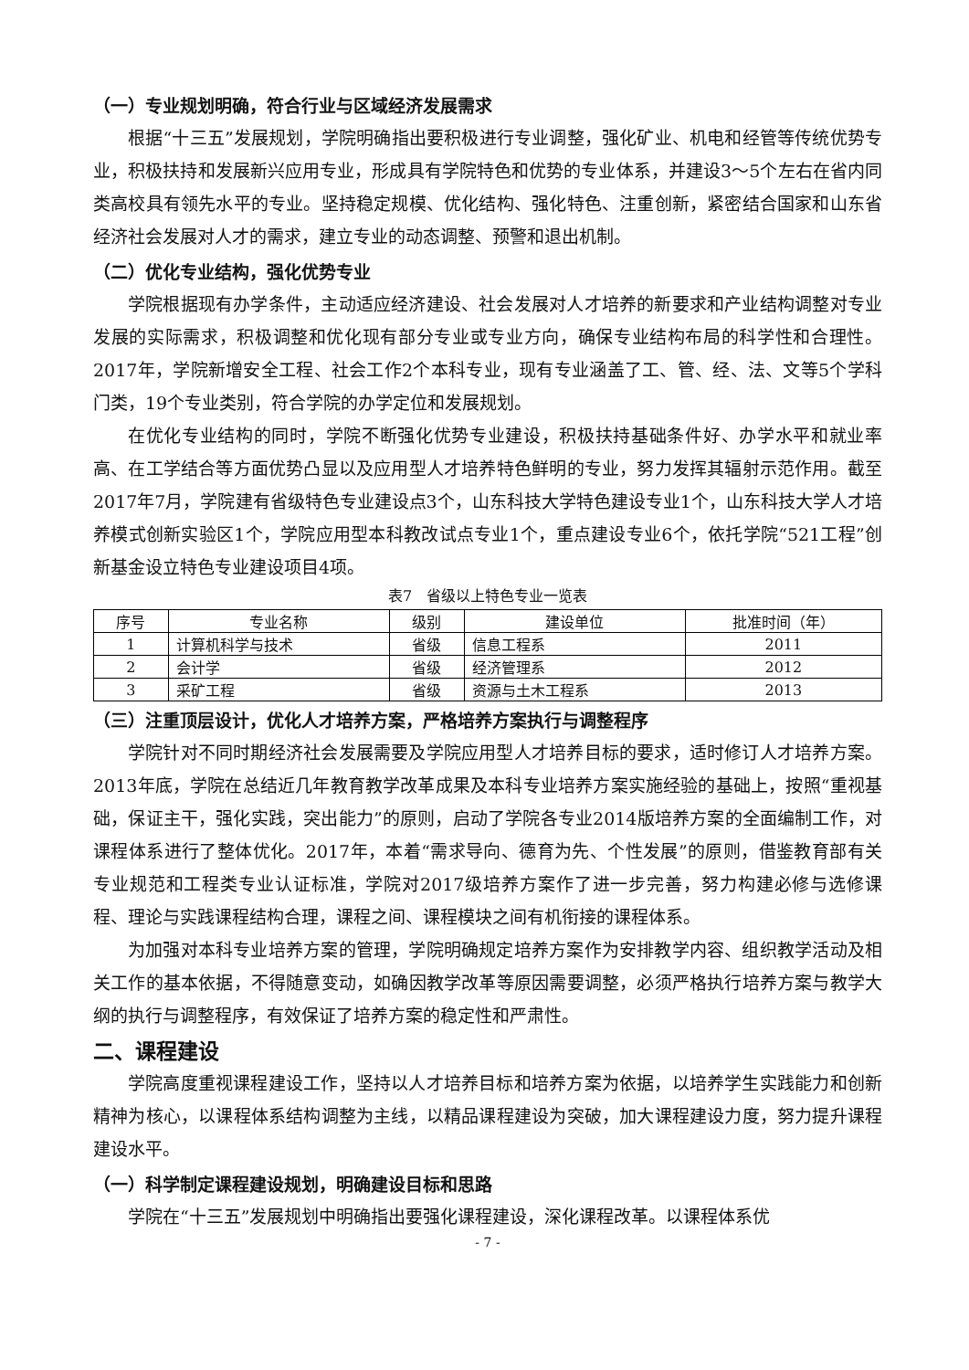（一）专业规划明确，符合行业与区域经济发展需求
根据“十三五”发展规划，学院明确指出要积极进行专业调整，强化矿业、机电和经管等传统优势专业，积极扶持和发展新兴应用专业，形成具有学院特色和优势的专业体系，并建设3～5个左右在省内同类高校具有领先水平的专业。坚持稳定规模、优化结构、强化特色、注重创新，紧密结合国家和山东省经济社会发展对人才的需求，建立专业的动态调整、预警和退出机制。
（二）优化专业结构，强化优势专业
学院根据现有办学条件，主动适应经济建设、社会发展对人才培养的新要求和产业结构调整对专业发展的实际需求，积极调整和优化现有部分专业或专业方向，确保专业结构布局的科学性和合理性。2017年，学院新增安全工程、社会工作2个本科专业，现有专业涵盖了工、管、经、法、文等5个学科门类，19个专业类别，符合学院的办学定位和发展规划。
在优化专业结构的同时，学院不断强化优势专业建设，积极扶持基础条件好、办学水平和就业率高、在工学结合等方面优势凸显以及应用型人才培养特色鲜明的专业，努力发挥其辐射示范作用。截至2017年7月，学院建有省级特色专业建设点3个，山东科技大学特色建设专业1个，山东科技大学人才培养模式创新实验区1个，学院应用型本科教改试点专业1个，重点建设专业6个，依托学院“521工程”创新基金设立特色专业建设项目4项。
表7　省级以上特色专业一览表
| 序号 | 专业名称 | 级别 | 建设单位 | 批准时间（年） |
| --- | --- | --- | --- | --- |
| 1 | 计算机科学与技术 | 省级 | 信息工程系 | 2011 |
| 2 | 会计学 | 省级 | 经济管理系 | 2012 |
| 3 | 采矿工程 | 省级 | 资源与土木工程系 | 2013 |
（三）注重顶层设计，优化人才培养方案，严格培养方案执行与调整程序
学院针对不同时期经济社会发展需要及学院应用型人才培养目标的要求，适时修订人才培养方案。2013年底，学院在总结近几年教育教学改革成果及本科专业培养方案实施经验的基础上，按照“重视基础，保证主干，强化实践，突出能力”的原则，启动了学院各专业2014版培养方案的全面编制工作，对课程体系进行了整体优化。2017年，本着“需求导向、德育为先、个性发展”的原则，借鉴教育部有关专业规范和工程类专业认证标准，学院对2017级培养方案作了进一步完善，努力构建必修与选修课程、理论与实践课程结构合理，课程之间、课程模块之间有机衔接的课程体系。
为加强对本科专业培养方案的管理，学院明确规定培养方案作为安排教学内容、组织教学活动及相关工作的基本依据，不得随意变动，如确因教学改革等原因需要调整，必须严格执行培养方案与教学大纲的执行与调整程序，有效保证了培养方案的稳定性和严肃性。
二、课程建设
学院高度重视课程建设工作，坚持以人才培养目标和培养方案为依据，以培养学生实践能力和创新精神为核心，以课程体系结构调整为主线，以精品课程建设为突破，加大课程建设力度，努力提升课程建设水平。
（一）科学制定课程建设规划，明确建设目标和思路
学院在“十三五”发展规划中明确指出要强化课程建设，深化课程改革。以课程体系优
- 7 -